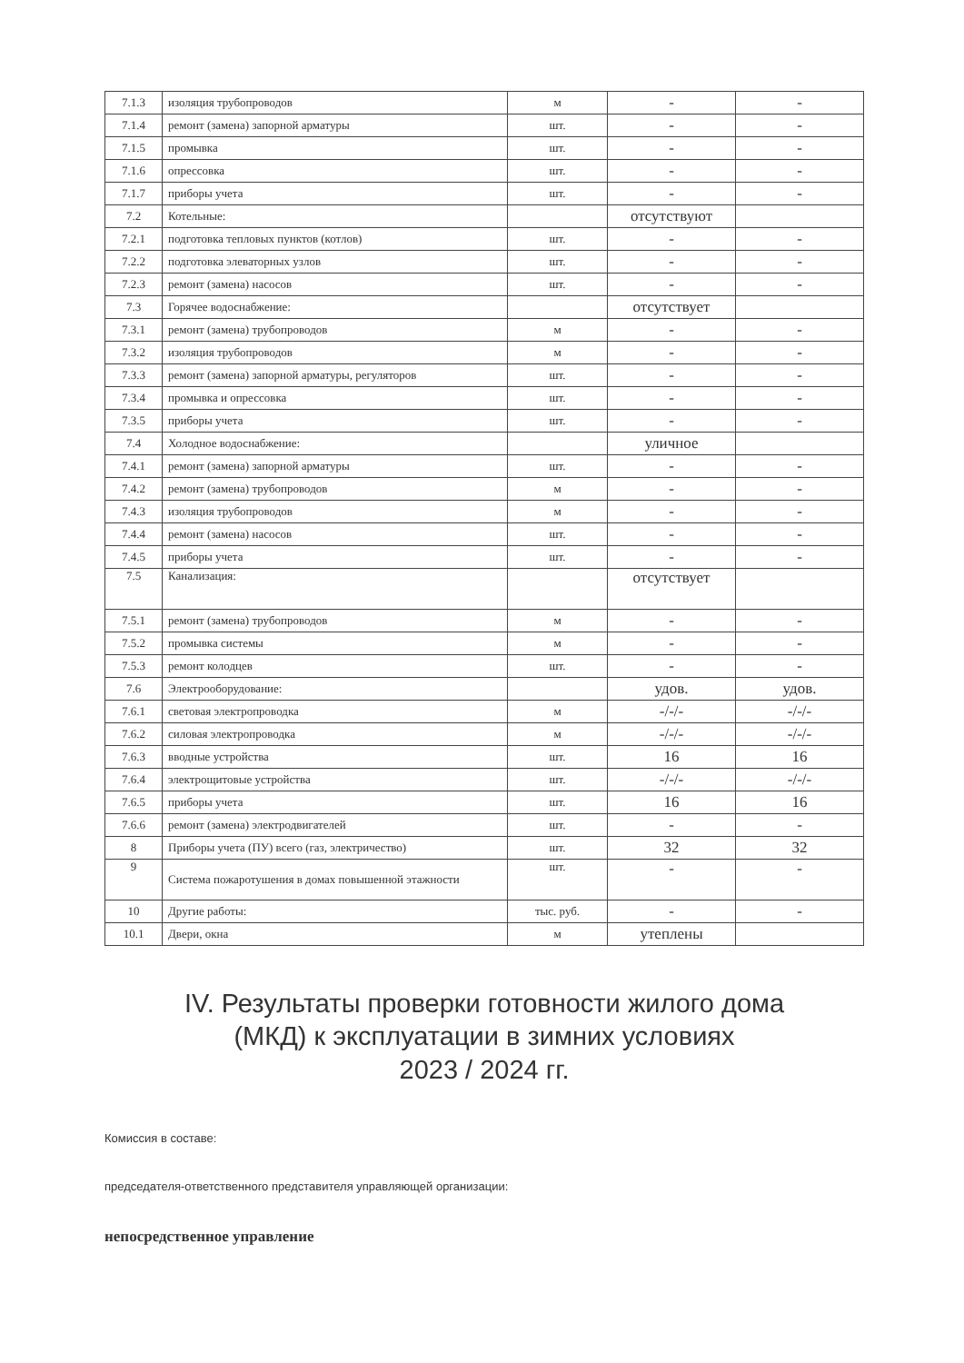| 7.1.3 | изоляция трубопроводов | м | - | - |
| 7.1.4 | ремонт (замена) запорной арматуры | шт. | - | - |
| 7.1.5 | промывка | шт. | - | - |
| 7.1.6 | опрессовка | шт. | - | - |
| 7.1.7 | приборы учета | шт. | - | - |
| 7.2 | Котельные: | | отсутствуют | |
| 7.2.1 | подготовка тепловых пунктов (котлов) | шт. | - | - |
| 7.2.2 | подготовка элеваторных узлов | шт. | - | - |
| 7.2.3 | ремонт (замена) насосов | шт. | - | - |
| 7.3 | Горячее водоснабжение: | | отсутствует | |
| 7.3.1 | ремонт (замена) трубопроводов | м | - | - |
| 7.3.2 | изоляция трубопроводов | м | - | - |
| 7.3.3 | ремонт (замена) запорной арматуры, регуляторов | шт. | - | - |
| 7.3.4 | промывка и опрессовка | шт. | - | - |
| 7.3.5 | приборы учета | шт. | - | - |
| 7.4 | Холодное водоснабжение: | | уличное | |
| 7.4.1 | ремонт (замена) запорной арматуры | шт. | - | - |
| 7.4.2 | ремонт (замена) трубопроводов | м | - | - |
| 7.4.3 | изоляция трубопроводов | м | - | - |
| 7.4.4 | ремонт (замена) насосов | шт. | - | - |
| 7.4.5 | приборы учета | шт. | - | - |
| 7.5 | Канализация: | | отсутствует | |
| 7.5.1 | ремонт (замена) трубопроводов | м | - | - |
| 7.5.2 | промывка системы | м | - | - |
| 7.5.3 | ремонт колодцев | шт. | - | - |
| 7.6 | Электрооборудование: | | удов. | удов. |
| 7.6.1 | световая электропроводка | м | -/-/- | -/-/- |
| 7.6.2 | силовая электропроводка | м | -/-/- | -/-/- |
| 7.6.3 | вводные устройства | шт. | 16 | 16 |
| 7.6.4 | электрощитовые устройства | шт. | -/-/- | -/-/- |
| 7.6.5 | приборы учета | шт. | 16 | 16 |
| 7.6.6 | ремонт (замена) электродвигателей | шт. | - | - |
| 8 | Приборы учета (ПУ) всего (газ, электричество) | шт. | 32 | 32 |
| 9 | Система пожаротушения в домах повышенной этажности | шт. | - | - |
| 10 | Другие работы: | тыс. руб. | - | - |
| 10.1 | Двери, окна | м | утеплены | |
IV. Результаты проверки готовности жилого дома
(МКД) к эксплуатации в зимних условиях
2023 / 2024 гг.
Комиссия в составе:
председателя-ответственного представителя управляющей организации:
непосредственное управление